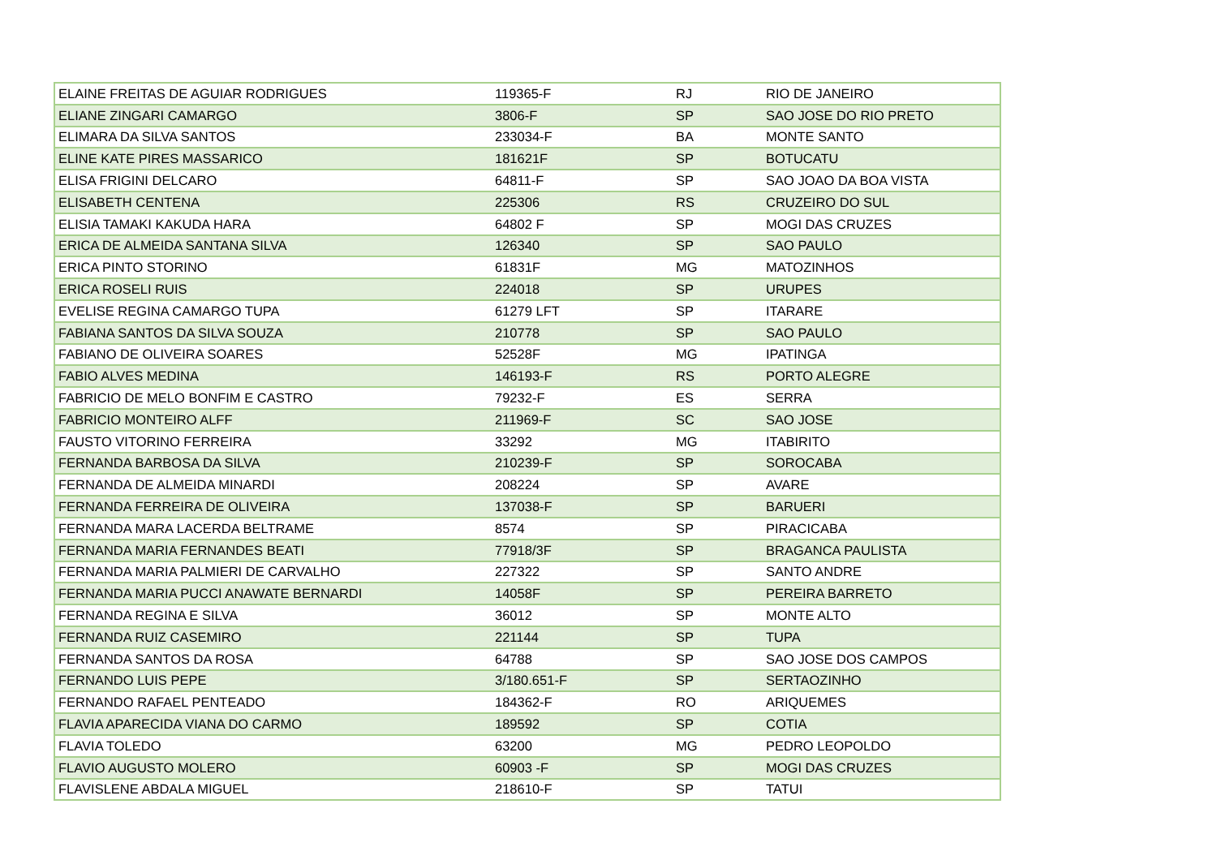| ELAINE FREITAS DE AGUIAR RODRIGUES | 119365-F | RJ | RIO DE JANEIRO |
| ELIANE ZINGARI CAMARGO | 3806-F | SP | SAO JOSE DO RIO PRETO |
| ELIMARA DA SILVA SANTOS | 233034-F | BA | MONTE SANTO |
| ELINE KATE PIRES MASSARICO | 181621F | SP | BOTUCATU |
| ELISA FRIGINI DELCARO | 64811-F | SP | SAO JOAO DA BOA VISTA |
| ELISABETH CENTENA | 225306 | RS | CRUZEIRO DO SUL |
| ELISIA TAMAKI KAKUDA HARA | 64802 F | SP | MOGI DAS CRUZES |
| ERICA DE ALMEIDA SANTANA SILVA | 126340 | SP | SAO PAULO |
| ERICA PINTO STORINO | 61831F | MG | MATOZINHOS |
| ERICA ROSELI RUIS | 224018 | SP | URUPES |
| EVELISE REGINA CAMARGO TUPA | 61279 LFT | SP | ITARARE |
| FABIANA SANTOS DA SILVA SOUZA | 210778 | SP | SAO PAULO |
| FABIANO DE OLIVEIRA SOARES | 52528F | MG | IPATINGA |
| FABIO ALVES MEDINA | 146193-F | RS | PORTO ALEGRE |
| FABRICIO DE MELO BONFIM E CASTRO | 79232-F | ES | SERRA |
| FABRICIO MONTEIRO ALFF | 211969-F | SC | SAO JOSE |
| FAUSTO VITORINO FERREIRA | 33292 | MG | ITABIRITO |
| FERNANDA BARBOSA DA SILVA | 210239-F | SP | SOROCABA |
| FERNANDA DE ALMEIDA MINARDI | 208224 | SP | AVARE |
| FERNANDA FERREIRA DE OLIVEIRA | 137038-F | SP | BARUERI |
| FERNANDA MARA LACERDA BELTRAME | 8574 | SP | PIRACICABA |
| FERNANDA MARIA FERNANDES BEATI | 77918/3F | SP | BRAGANCA PAULISTA |
| FERNANDA MARIA PALMIERI DE CARVALHO | 227322 | SP | SANTO ANDRE |
| FERNANDA MARIA PUCCI ANAWATE BERNARDI | 14058F | SP | PEREIRA BARRETO |
| FERNANDA REGINA E SILVA | 36012 | SP | MONTE ALTO |
| FERNANDA RUIZ CASEMIRO | 221144 | SP | TUPA |
| FERNANDA SANTOS DA ROSA | 64788 | SP | SAO JOSE DOS CAMPOS |
| FERNANDO LUIS PEPE | 3/180.651-F | SP | SERTAOZINHO |
| FERNANDO RAFAEL PENTEADO | 184362-F | RO | ARIQUEMES |
| FLAVIA APARECIDA VIANA DO CARMO | 189592 | SP | COTIA |
| FLAVIA TOLEDO | 63200 | MG | PEDRO LEOPOLDO |
| FLAVIO AUGUSTO MOLERO | 60903 -F | SP | MOGI DAS CRUZES |
| FLAVISLENE ABDALA MIGUEL | 218610-F | SP | TATUI |